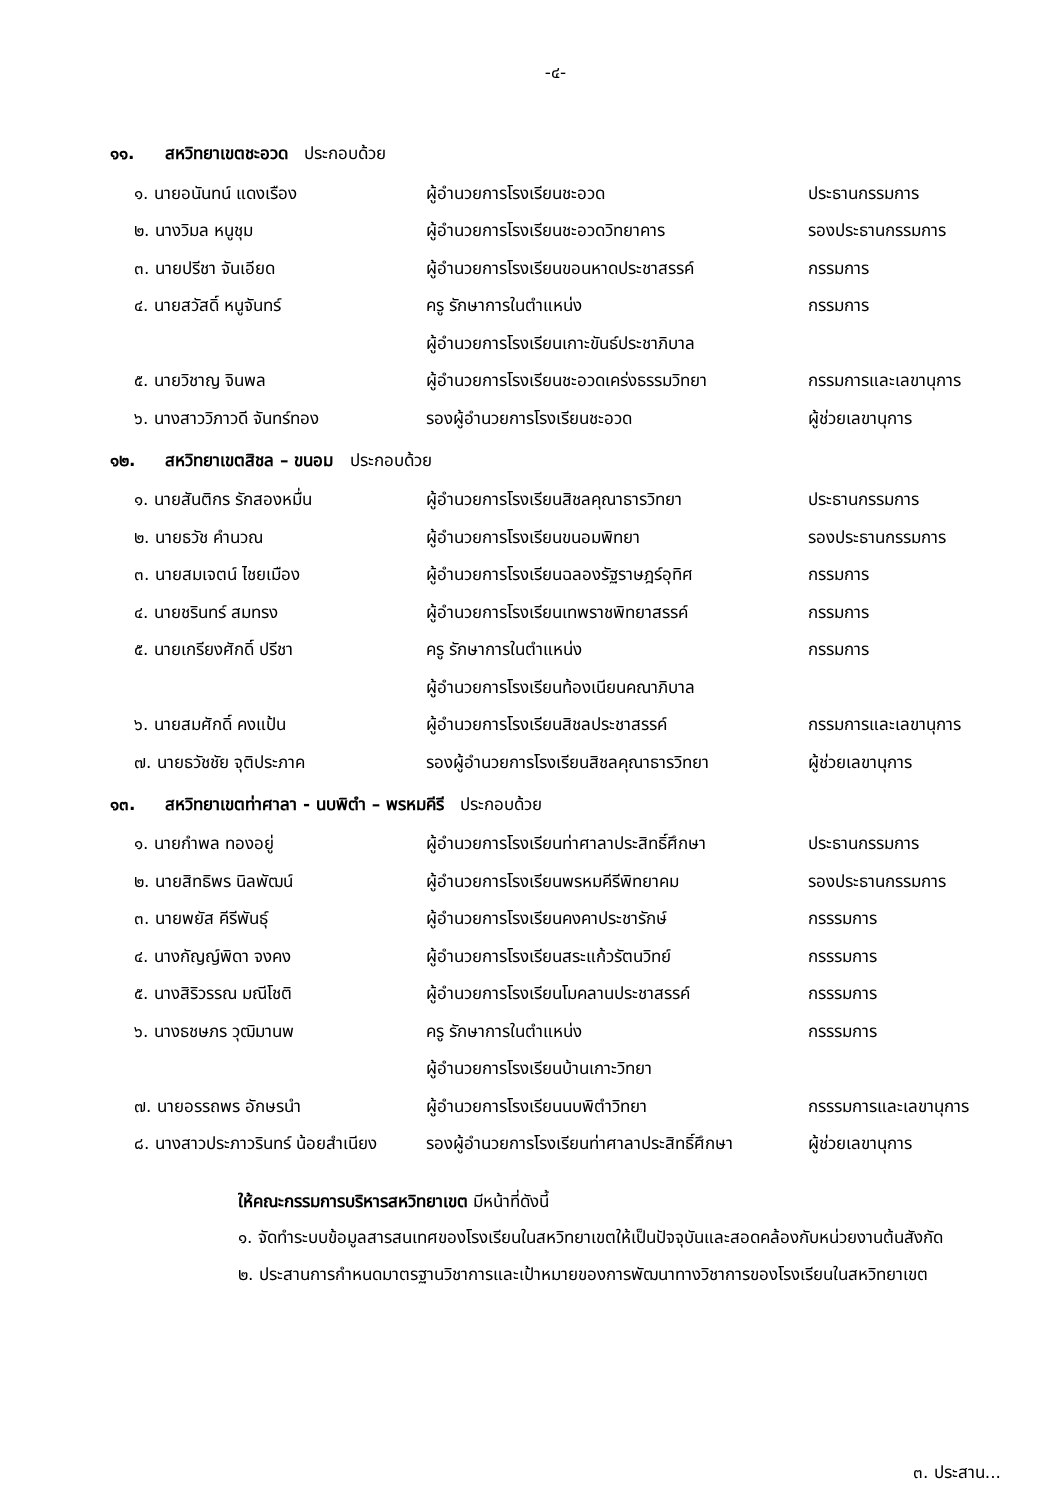-๔-
๑๑. สหวิทยาเขตชะอวด ประกอบด้วย
| ๑. นายอนันทน์ แดงเรือง | ผู้อำนวยการโรงเรียนชะอวด | ประธานกรรมการ |
| ๒. นางวิมล หนูชุม | ผู้อำนวยการโรงเรียนชะอวดวิทยาคาร | รองประธานกรรมการ |
| ๓. นายปรีชา จันเอียด | ผู้อำนวยการโรงเรียนขอนหาดประชาสรรค์ | กรรมการ |
| ๔. นายสวัสดิ์ หนูจันทร์ | ครู รักษาการในตำแหน่ง | กรรมการ |
| | ผู้อำนวยการโรงเรียนเกาะขันธ์ประชาภิบาล | |
| ๕. นายวิชาญ จินพล | ผู้อำนวยการโรงเรียนชะอวดเคร่งธรรมวิทยา | กรรมการและเลขานุการ |
| ๖. นางสาววิภาวดี จันทร์ทอง | รองผู้อำนวยการโรงเรียนชะอวด | ผู้ช่วยเลขานุการ |
๑๒. สหวิทยาเขตสิชล – ขนอม ประกอบด้วย
| ๑. นายสันติกร รักสองหมื่น | ผู้อำนวยการโรงเรียนสิชลคุณาธารวิทยา | ประธานกรรมการ |
| ๒. นายธวัช คำนวณ | ผู้อำนวยการโรงเรียนขนอมพิทยา | รองประธานกรรมการ |
| ๓. นายสมเจตน์ ไชยเมือง | ผู้อำนวยการโรงเรียนฉลองรัฐราษฎร์อุทิศ | กรรมการ |
| ๔. นายชรินทร์ สมทรง | ผู้อำนวยการโรงเรียนเทพราชพิทยาสรรค์ | กรรมการ |
| ๕. นายเกรียงศักดิ์ ปรีชา | ครู รักษาการในตำแหน่ง | กรรมการ |
| | ผู้อำนวยการโรงเรียนท้องเนียนคณาภิบาล | |
| ๖. นายสมศักดิ์ คงแป้น | ผู้อำนวยการโรงเรียนสิชลประชาสรรค์ | กรรมการและเลขานุการ |
| ๗. นายธวัชชัย จุติประภาค | รองผู้อำนวยการโรงเรียนสิชลคุณาธารวิทยา | ผู้ช่วยเลขานุการ |
๑๓. สหวิทยาเขตท่าศาลา - นบพิตำ – พรหมคีรี ประกอบด้วย
| ๑. นายกำพล ทองอยู่ | ผู้อำนวยการโรงเรียนท่าศาลาประสิทธิ์ศึกษา | ประธานกรรมการ |
| ๒. นายสิทธิพร นิลพัฒน์ | ผู้อำนวยการโรงเรียนพรหมคีรีพิทยาคม | รองประธานกรรมการ |
| ๓. นายพยัส คีรีพันธุ์ | ผู้อำนวยการโรงเรียนคงคาประชารักษ์ | กรรรมการ |
| ๔. นางกัญญ์พิดา จงคง | ผู้อำนวยการโรงเรียนสระแก้วรัตนวิทย์ | กรรรมการ |
| ๕. นางสิริวรรณ มณีโชติ | ผู้อำนวยการโรงเรียนโมคลานประชาสรรค์ | กรรรมการ |
| ๖. นางธชษภร วุฒิมานพ | ครู รักษาการในตำแหน่ง | กรรรมการ |
| | ผู้อำนวยการโรงเรียนบ้านเกาะวิทยา | |
| ๗. นายอรรถพร อักษรนำ | ผู้อำนวยการโรงเรียนนบพิตำวิทยา | กรรรมการและเลขานุการ |
| ๘. นางสาวประภาวรินทร์ น้อยสำเนียง | รองผู้อำนวยการโรงเรียนท่าศาลาประสิทธิ์ศึกษา | ผู้ช่วยเลขานุการ |
ให้คณะกรรมการบริหารสหวิทยาเขต มีหน้าที่ดังนี้
๑. จัดทำระบบข้อมูลสารสนเทศของโรงเรียนในสหวิทยาเขตให้เป็นปัจจุบันและสอดคล้องกับหน่วยงานต้นสังกัด
๒. ประสานการกำหนดมาตรฐานวิชาการและเป้าหมายของการพัฒนาทางวิชาการของโรงเรียนในสหวิทยาเขต
๓. ประสาน...